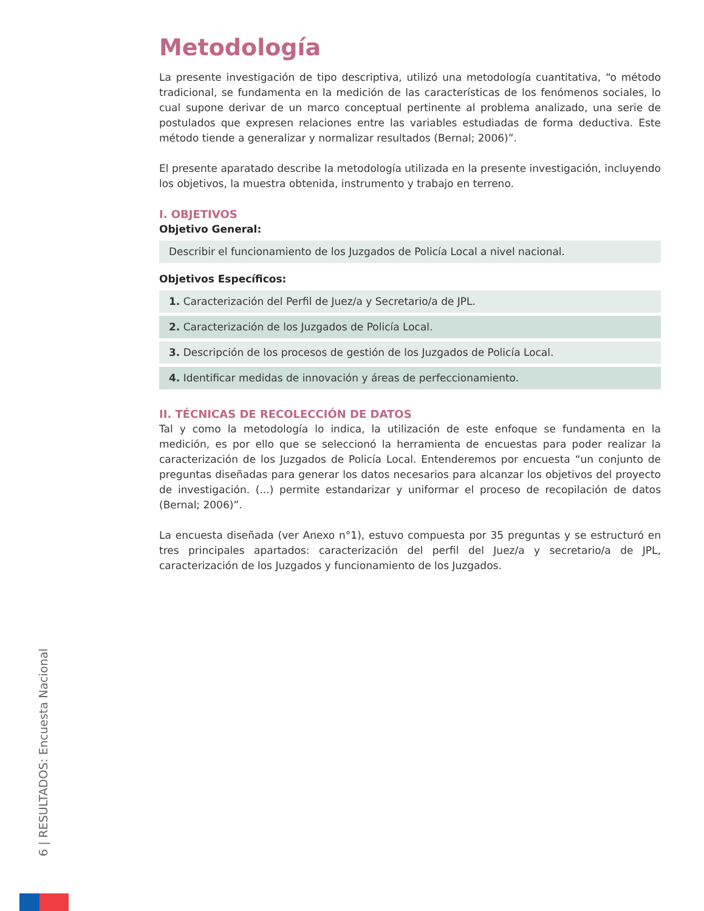Metodología
La presente investigación de tipo descriptiva, utilizó una metodología cuantitativa, “o método tradicional, se fundamenta en la medición de las características de los fenómenos sociales, lo cual supone derivar de un marco conceptual pertinente al problema analizado, una serie de postulados que expresen relaciones entre las variables estudiadas de forma deductiva. Este método tiende a generalizar y normalizar resultados (Bernal; 2006)”.
El presente aparatado describe la metodología utilizada en la presente investigación, incluyendo los objetivos, la muestra obtenida, instrumento y trabajo en terreno.
I. OBJETIVOS
Objetivo General:
Describir el funcionamiento de los Juzgados de Policía Local a nivel nacional.
Objetivos Específicos:
1. Caracterización del Perfil de Juez/a y Secretario/a de JPL.
2. Caracterización de los Juzgados de Policía Local.
3. Descripción de los procesos de gestión de los Juzgados de Policía Local.
4. Identificar medidas de innovación y áreas de perfeccionamiento.
II. TÉCNICAS DE RECOLECCIÓN DE DATOS
Tal y como la metodología lo indica, la utilización de este enfoque se fundamenta en la medición, es por ello que se seleccionó la herramienta de encuestas para poder realizar la caracterización de los Juzgados de Policía Local. Entenderemos por encuesta “un conjunto de preguntas diseñadas para generar los datos necesarios para alcanzar los objetivos del proyecto de investigación. (...) permite estandarizar y uniformar el proceso de recopilación de datos (Bernal; 2006)”.
La encuesta diseñada (ver Anexo n°1), estuvo compuesta por 35 preguntas y se estructuró en tres principales apartados: caracterización del perfil del Juez/a y secretario/a de JPL, caracterización de los Juzgados y funcionamiento de los Juzgados.
6 | RESULTADOS: Encuesta Nacional